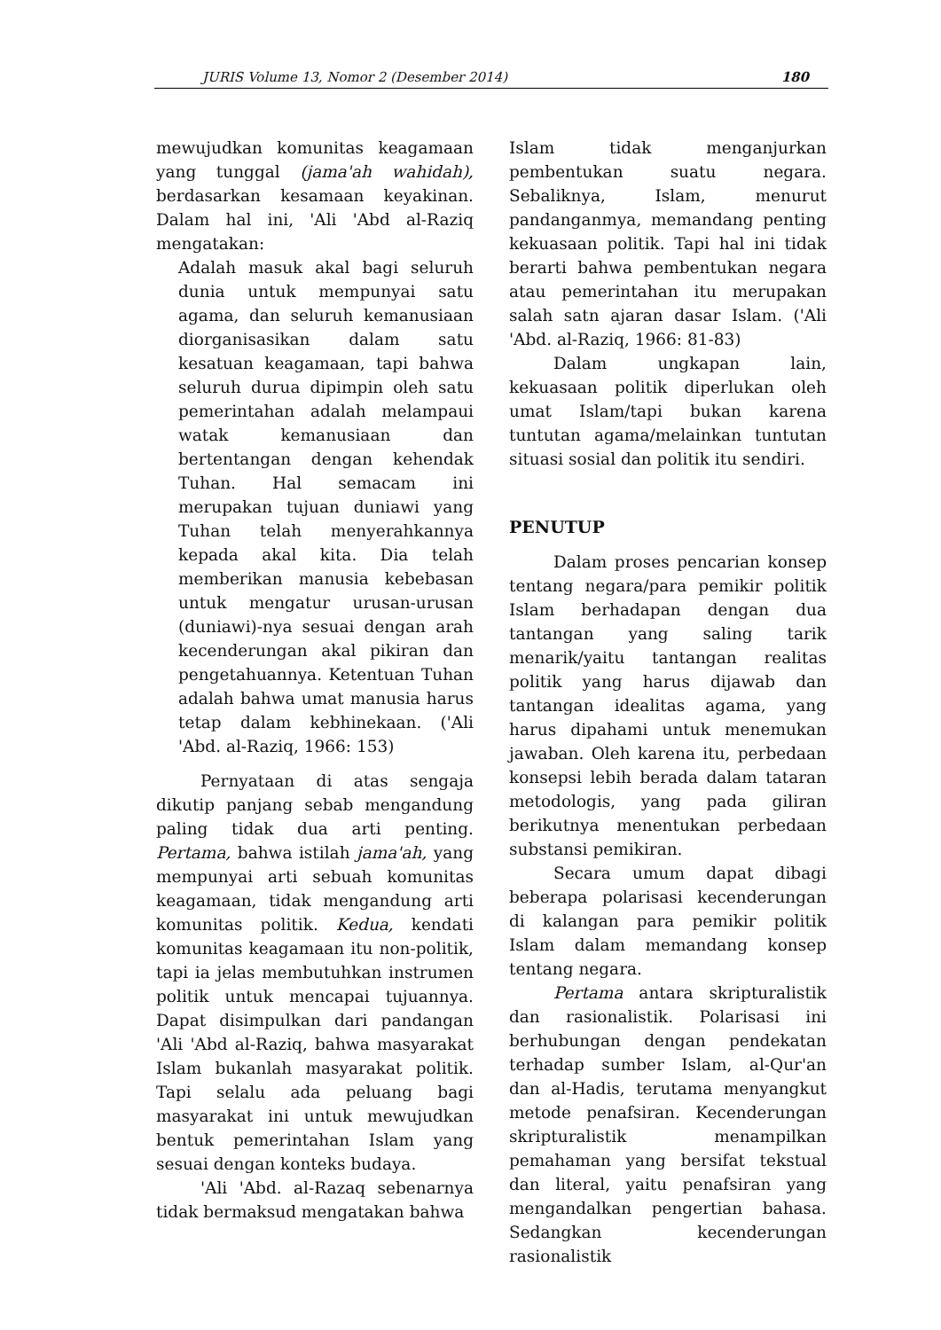JURIS Volume 13, Nomor 2 (Desember 2014) 180
mewujudkan komunitas keagamaan yang tunggal (jama'ah wahidah), berdasarkan kesamaan keyakinan. Dalam hal ini, 'Ali 'Abd al-Raziq mengatakan:
Adalah masuk akal bagi seluruh dunia untuk mempunyai satu agama, dan seluruh kemanusiaan diorganisasikan dalam satu kesatuan keagamaan, tapi bahwa seluruh durua dipimpin oleh satu pemerintahan adalah melampaui watak kemanusiaan dan bertentangan dengan kehendak Tuhan. Hal semacam ini merupakan tujuan duniawi yang Tuhan telah menyerahkannya kepada akal kita. Dia telah memberikan manusia kebebasan untuk mengatur urusan-urusan (duniawi)-nya sesuai dengan arah kecenderungan akal pikiran dan pengetahuannya. Ketentuan Tuhan adalah bahwa umat manusia harus tetap dalam kebhinekaan. ('Ali 'Abd. al-Raziq, 1966: 153)
Pernyataan di atas sengaja dikutip panjang sebab mengandung paling tidak dua arti penting. Pertama, bahwa istilah jama'ah, yang mempunyai arti sebuah komunitas keagamaan, tidak mengandung arti komunitas politik. Kedua, kendati komunitas keagamaan itu non-politik, tapi ia jelas membutuhkan instrumen politik untuk mencapai tujuannya. Dapat disimpulkan dari pandangan 'Ali 'Abd al-Raziq, bahwa masyarakat Islam bukanlah masyarakat politik. Tapi selalu ada peluang bagi masyarakat ini untuk mewujudkan bentuk pemerintahan Islam yang sesuai dengan konteks budaya.
'Ali 'Abd. al-Razaq sebenarnya tidak bermaksud mengatakan bahwa
Islam tidak menganjurkan pembentukan suatu negara. Sebaliknya, Islam, menurut pandanganmya, memandang penting kekuasaan politik. Tapi hal ini tidak berarti bahwa pembentukan negara atau pemerintahan itu merupakan salah satn ajaran dasar Islam. ('Ali 'Abd. al-Raziq, 1966: 81-83)
Dalam ungkapan lain, kekuasaan politik diperlukan oleh umat Islam/tapi bukan karena tuntutan agama/melainkan tuntutan situasi sosial dan politik itu sendiri.
PENUTUP
Dalam proses pencarian konsep tentang negara/para pemikir politik Islam berhadapan dengan dua tantangan yang saling tarik menarik/yaitu tantangan realitas politik yang harus dijawab dan tantangan idealitas agama, yang harus dipahami untuk menemukan jawaban. Oleh karena itu, perbedaan konsepsi lebih berada dalam tataran metodologis, yang pada giliran berikutnya menentukan perbedaan substansi pemikiran.
Secara umum dapat dibagi beberapa polarisasi kecenderungan di kalangan para pemikir politik Islam dalam memandang konsep tentang negara.
Pertama antara skripturalistik dan rasionalistik. Polarisasi ini berhubungan dengan pendekatan terhadap sumber Islam, al-Qur'an dan al-Hadis, terutama menyangkut metode penafsiran. Kecenderungan skripturalistik menampilkan pemahaman yang bersifat tekstual dan literal, yaitu penafsiran yang mengandalkan pengertian bahasa. Sedangkan kecenderungan rasionalistik